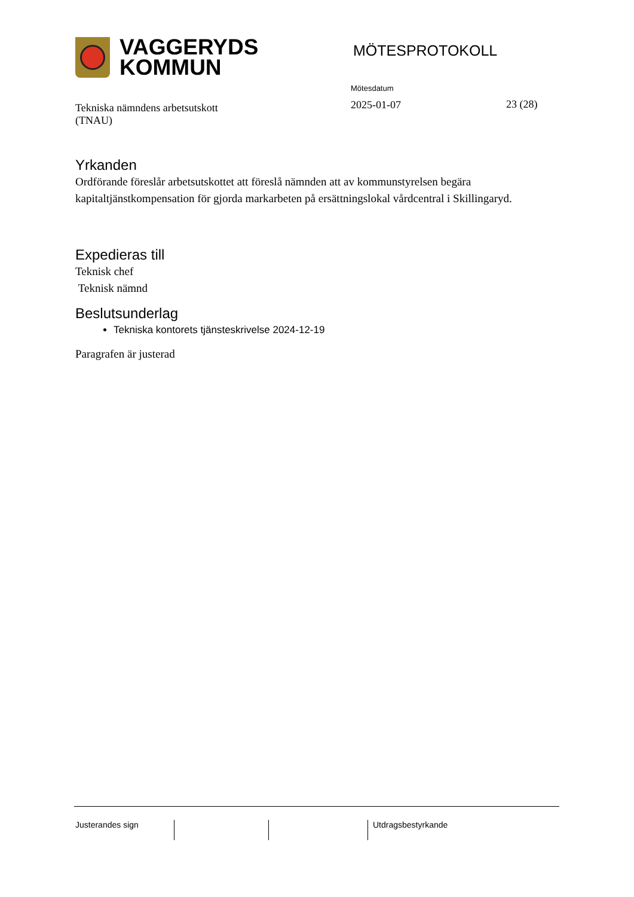VAGGERYDS
KOMMUN
MÖTESPROTOKOLL
Tekniska nämndens arbetsutskott
(TNAU)
Mötesdatum
2025-01-07
23 (28)
Yrkanden
Ordförande föreslår arbetsutskottet att föreslå nämnden att av kommunstyrelsen begära kapitaltjänstkompensation för gjorda markarbeten på ersättningslokal vårdcentral i Skillingaryd.
Expedieras till
Teknisk chef
Teknisk nämnd
Beslutsunderlag
Tekniska kontorets tjänsteskrivelse 2024-12-19
Paragrafen är justerad
Justerandes sign Utdragsbestyrkande